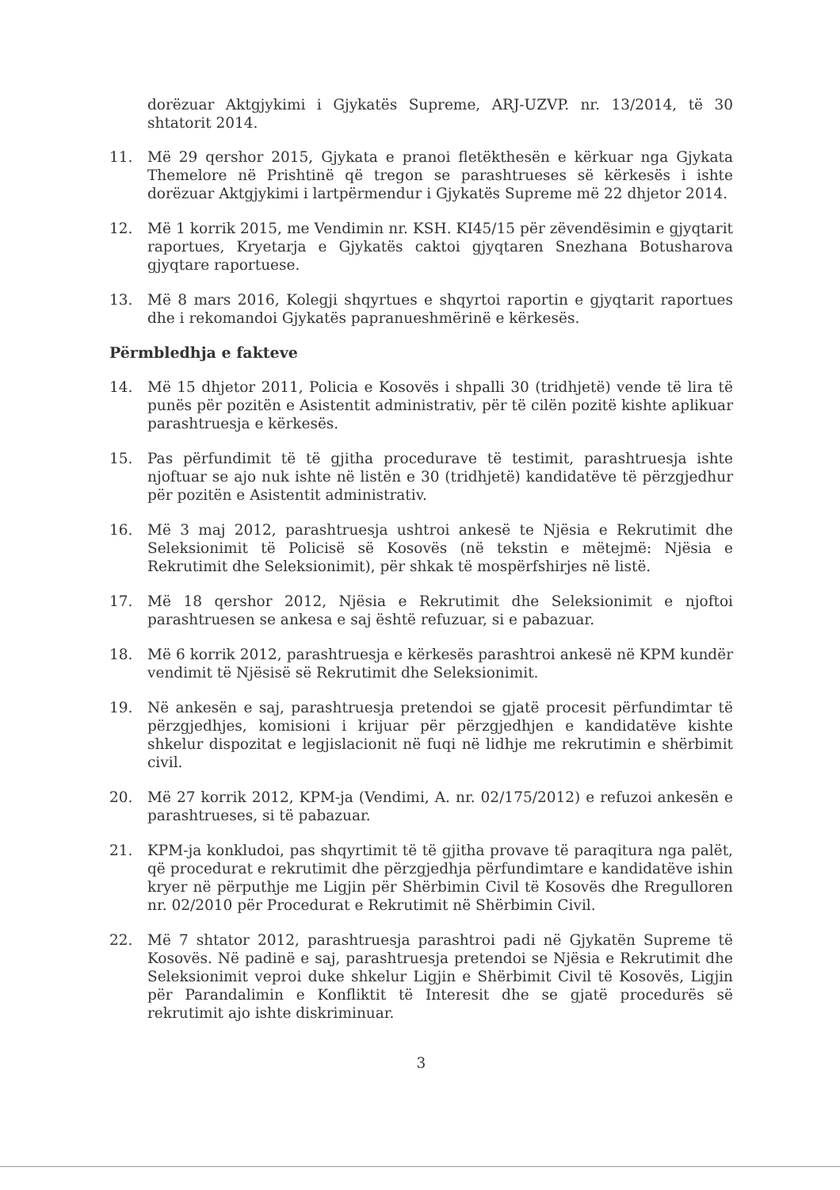dorëzuar Aktgjykimi i Gjykatës Supreme, ARJ-UZVP. nr. 13/2014, të 30 shtatorit 2014.
11. Më 29 qershor 2015, Gjykata e pranoi fletëkthesën e kërkuar nga Gjykata Themelore në Prishtinë që tregon se parashtrueses së kërkesës i ishte dorëzuar Aktgjykimi i lartpërmendur i Gjykatës Supreme më 22 dhjetor 2014.
12. Më 1 korrik 2015, me Vendimin nr. KSH. KI45/15 për zëvendësimin e gjyqtarit raportues, Kryetarja e Gjykatës caktoi gjyqtaren Snezhana Botusharova gjyqtare raportuese.
13. Më 8 mars 2016, Kolegji shqyrtues e shqyrtoi raportin e gjyqtarit raportues dhe i rekomandoi Gjykatës papranueshmërinë e kërkesës.
Përmbledhja e fakteve
14. Më 15 dhjetor 2011, Policia e Kosovës i shpalli 30 (tridhjetë) vende të lira të punës për pozitën e Asistentit administrativ, për të cilën pozitë kishte aplikuar parashtruesja e kërkesës.
15. Pas përfundimit të të gjitha procedurave të testimit, parashtruesja ishte njoftuar se ajo nuk ishte në listën e 30 (tridhjetë) kandidatëve të përzgjedhur për pozitën e Asistentit administrativ.
16. Më 3 maj 2012, parashtruesja ushtroi ankesë te Njësia e Rekrutimit dhe Seleksionimit të Policisë së Kosovës (në tekstin e mëtejmë: Njësia e Rekrutimit dhe Seleksionimit), për shkak të mospërfshirjes në listë.
17. Më 18 qershor 2012, Njësia e Rekrutimit dhe Seleksionimit e njoftoi parashtruesen se ankesa e saj është refuzuar, si e pabazuar.
18. Më 6 korrik 2012, parashtruesja e kërkesës parashtroi ankesë në KPM kundër vendimit të Njësisë së Rekrutimit dhe Seleksionimit.
19. Në ankesën e saj, parashtruesja pretendoi se gjatë procesit përfundimtar të përzgjedhjes, komisioni i krijuar për përzgjedhjen e kandidatëve kishte shkelur dispozitat e legjislacionit në fuqi në lidhje me rekrutimin e shërbimit civil.
20. Më 27 korrik 2012, KPM-ja (Vendimi, A. nr. 02/175/2012) e refuzoi ankesën e parashtrueses, si të pabazuar.
21. KPM-ja konkludoi, pas shqyrtimit të të gjitha provave të paraqitura nga palët, që procedurat e rekrutimit dhe përzgjedhja përfundimtare e kandidatëve ishin kryer në përputhje me Ligjin për Shërbimin Civil të Kosovës dhe Rregulloren nr. 02/2010 për Procedurat e Rekrutimit në Shërbimin Civil.
22. Më 7 shtator 2012, parashtruesja parashtroi padi në Gjykatën Supreme të Kosovës. Në padinë e saj, parashtruesja pretendoi se Njësia e Rekrutimit dhe Seleksionimit veproi duke shkelur Ligjin e Shërbimit Civil të Kosovës, Ligjin për Parandalimin e Konfliktit të Interesit dhe se gjatë procedurës së rekrutimit ajo ishte diskriminuar.
3